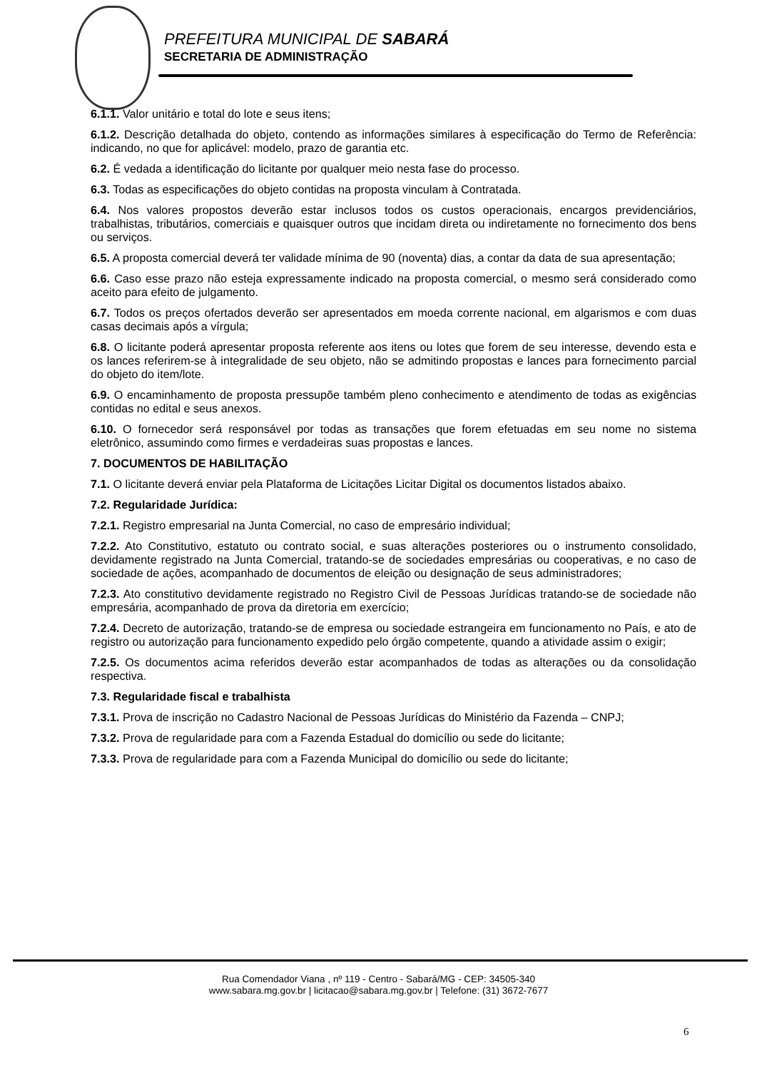PREFEITURA MUNICIPAL DE SABARÁ
SECRETARIA DE ADMINISTRAÇÃO
6.1.1. Valor unitário e total do lote e seus itens;
6.1.2. Descrição detalhada do objeto, contendo as informações similares à especificação do Termo de Referência: indicando, no que for aplicável: modelo, prazo de garantia etc.
6.2. É vedada a identificação do licitante por qualquer meio nesta fase do processo.
6.3. Todas as especificações do objeto contidas na proposta vinculam à Contratada.
6.4. Nos valores propostos deverão estar inclusos todos os custos operacionais, encargos previdenciários, trabalhistas, tributários, comerciais e quaisquer outros que incidam direta ou indiretamente no fornecimento dos bens ou serviços.
6.5. A proposta comercial deverá ter validade mínima de 90 (noventa) dias, a contar da data de sua apresentação;
6.6. Caso esse prazo não esteja expressamente indicado na proposta comercial, o mesmo será considerado como aceito para efeito de julgamento.
6.7. Todos os preços ofertados deverão ser apresentados em moeda corrente nacional, em algarismos e com duas casas decimais após a vírgula;
6.8. O licitante poderá apresentar proposta referente aos itens ou lotes que forem de seu interesse, devendo esta e os lances referirem-se à integralidade de seu objeto, não se admitindo propostas e lances para fornecimento parcial do objeto do item/lote.
6.9. O encaminhamento de proposta pressupõe também pleno conhecimento e atendimento de todas as exigências contidas no edital e seus anexos.
6.10. O fornecedor será responsável por todas as transações que forem efetuadas em seu nome no sistema eletrônico, assumindo como firmes e verdadeiras suas propostas e lances.
7. DOCUMENTOS DE HABILITAÇÃO
7.1. O licitante deverá enviar pela Plataforma de Licitações Licitar Digital os documentos listados abaixo.
7.2. Regularidade Jurídica:
7.2.1. Registro empresarial na Junta Comercial, no caso de empresário individual;
7.2.2. Ato Constitutivo, estatuto ou contrato social, e suas alterações posteriores ou o instrumento consolidado, devidamente registrado na Junta Comercial, tratando-se de sociedades empresárias ou cooperativas, e no caso de sociedade de ações, acompanhado de documentos de eleição ou designação de seus administradores;
7.2.3. Ato constitutivo devidamente registrado no Registro Civil de Pessoas Jurídicas tratando-se de sociedade não empresária, acompanhado de prova da diretoria em exercício;
7.2.4. Decreto de autorização, tratando-se de empresa ou sociedade estrangeira em funcionamento no País, e ato de registro ou autorização para funcionamento expedido pelo órgão competente, quando a atividade assim o exigir;
7.2.5. Os documentos acima referidos deverão estar acompanhados de todas as alterações ou da consolidação respectiva.
7.3. Regularidade fiscal e trabalhista
7.3.1. Prova de inscrição no Cadastro Nacional de Pessoas Jurídicas do Ministério da Fazenda – CNPJ;
7.3.2. Prova de regularidade para com a Fazenda Estadual do domicílio ou sede do licitante;
7.3.3. Prova de regularidade para com a Fazenda Municipal do domicílio ou sede do licitante;
Rua Comendador Viana , nº 119 - Centro - Sabará/MG - CEP: 34505-340
www.sabara.mg.gov.br | licitacao@sabara.mg.gov.br | Telefone: (31) 3672-7677
6